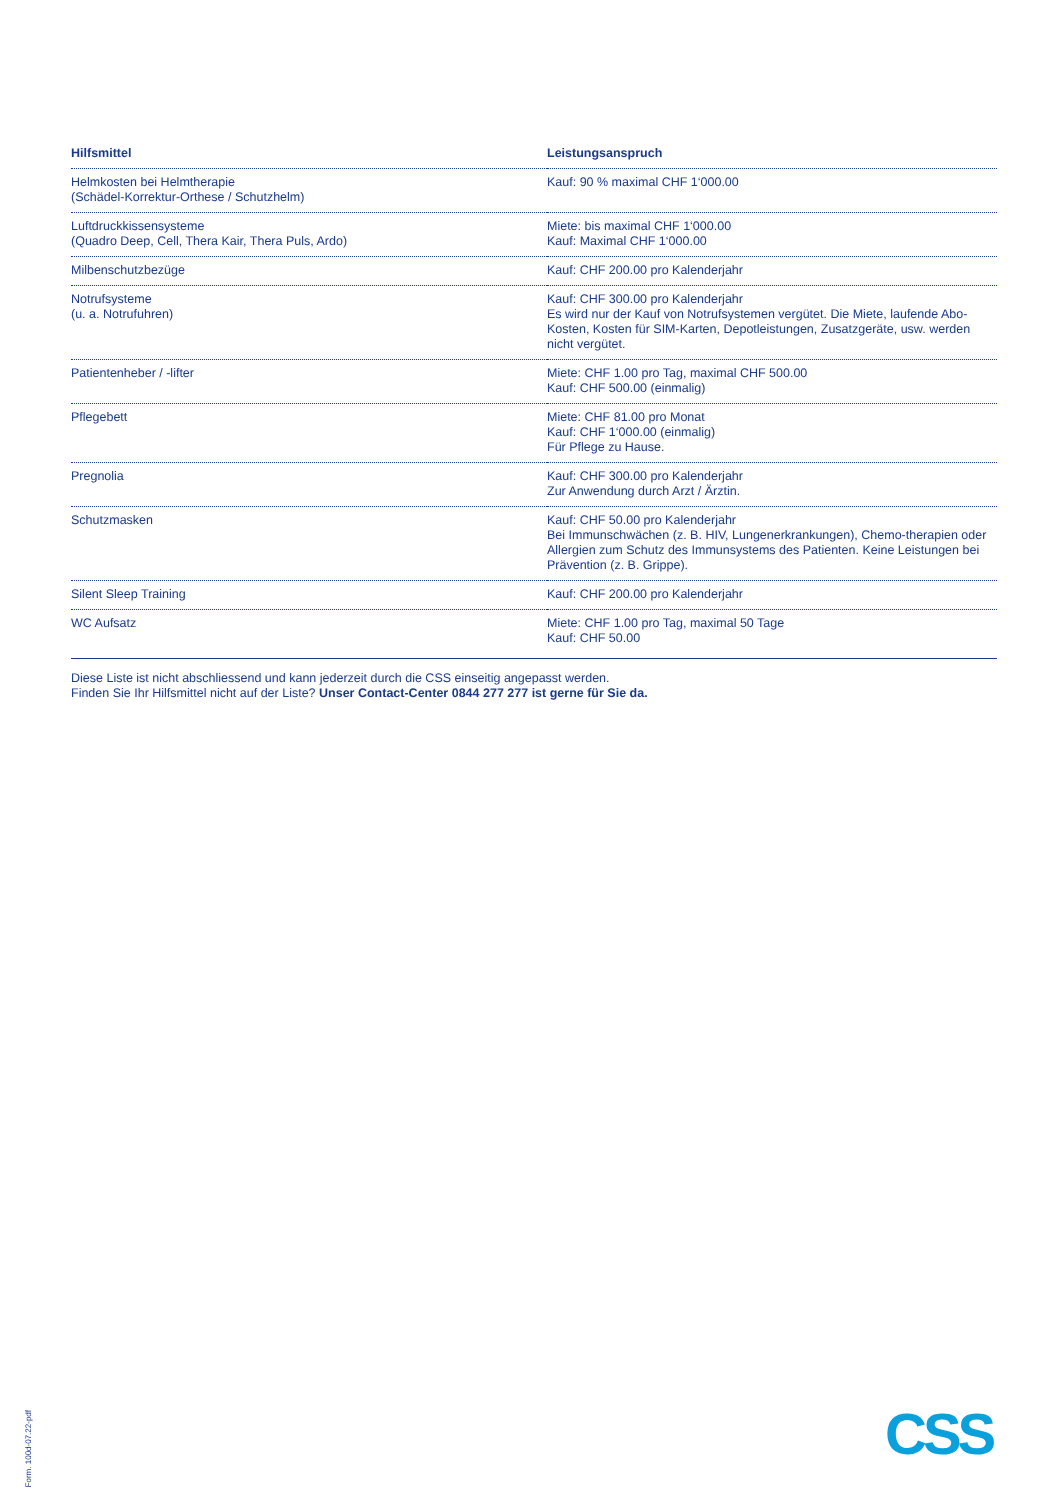| Hilfsmittel | Leistungsanspruch |
| --- | --- |
| Helmkosten bei Helmtherapie (Schädel-Korrektur-Orthese / Schutzhelm) | Kauf: 90 % maximal CHF 1‘000.00 |
| Luftdruckkissensysteme (Quadro Deep, Cell, Thera Kair, Thera Puls, Ardo) | Miete: bis maximal CHF 1‘000.00 Kauf: Maximal CHF 1‘000.00 |
| Milbenschutzbezüge | Kauf: CHF 200.00 pro Kalenderjahr |
| Notrufsysteme (u. a. Notrufuhren) | Kauf: CHF 300.00 pro Kalenderjahr Es wird nur der Kauf von Notrufsystemen vergütet. Die Miete, laufende Abo-Kosten, Kosten für SIM-Karten, Depotleistungen, Zusatzgeräte, usw. werden nicht vergütet. |
| Patientenheber / -lifter | Miete: CHF 1.00 pro Tag, maximal CHF 500.00 Kauf: CHF 500.00 (einmalig) |
| Pflegebett | Miete: CHF 81.00 pro Monat Kauf: CHF 1‘000.00 (einmalig) Für Pflege zu Hause. |
| Pregnolia | Kauf: CHF 300.00 pro Kalenderjahr Zur Anwendung durch Arzt / Ärztin. |
| Schutzmasken | Kauf: CHF 50.00 pro Kalenderjahr Bei Immunschwächen (z. B. HIV, Lungenerkrankungen), Chemo-therapien oder Allergien zum Schutz des Immunsystems des Patienten. Keine Leistungen bei Prävention (z. B. Grippe). |
| Silent Sleep Training | Kauf: CHF 200.00 pro Kalenderjahr |
| WC Aufsatz | Miete: CHF 1.00 pro Tag, maximal 50 Tage Kauf: CHF 50.00 |
Diese Liste ist nicht abschliessend und kann jederzeit durch die CSS einseitig angepasst werden.
Finden Sie Ihr Hilfsmittel nicht auf der Liste? Unser Contact-Center 0844 277 277 ist gerne für Sie da.
Form. 100d-07.22-pdf
CSS